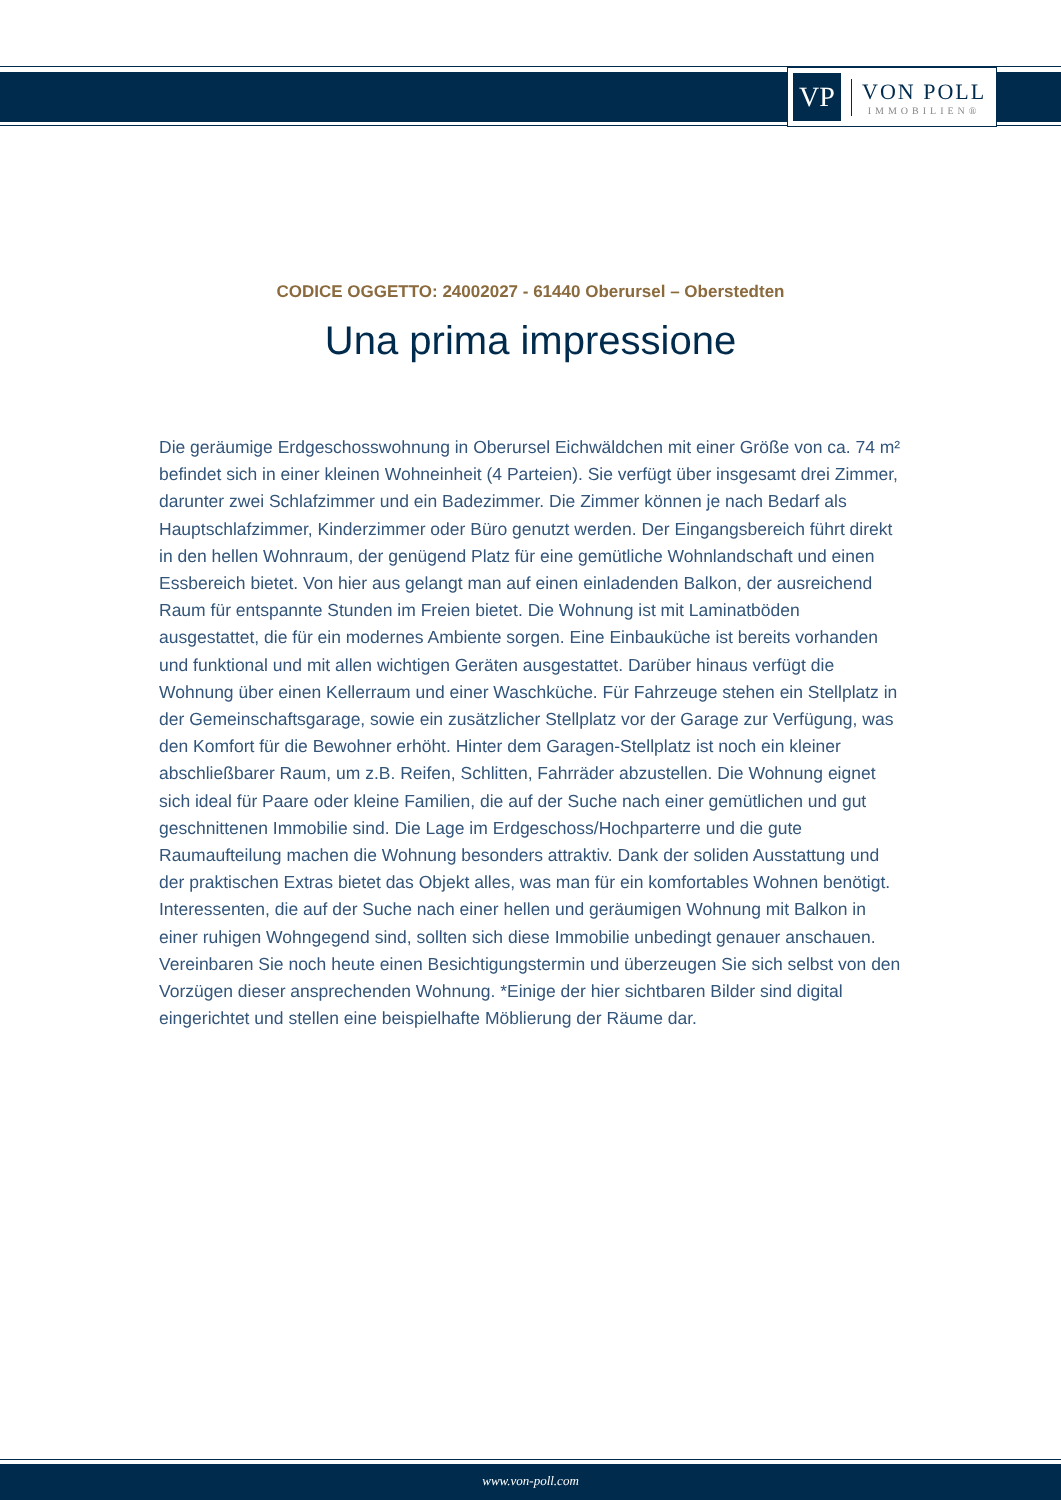VP
VON POLL
IMMOBILIEN®
CODICE OGGETTO: 24002027 - 61440 Oberursel – Oberstedten
Una prima impressione
Die geräumige Erdgeschosswohnung in Oberursel Eichwäldchen mit einer Größe von ca. 74 m² befindet sich in einer kleinen Wohneinheit (4 Parteien). Sie verfügt über insgesamt drei Zimmer, darunter zwei Schlafzimmer und ein Badezimmer. Die Zimmer können je nach Bedarf als Hauptschlafzimmer, Kinderzimmer oder Büro genutzt werden. Der Eingangsbereich führt direkt in den hellen Wohnraum, der genügend Platz für eine gemütliche Wohnlandschaft und einen Essbereich bietet. Von hier aus gelangt man auf einen einladenden Balkon, der ausreichend Raum für entspannte Stunden im Freien bietet. Die Wohnung ist mit Laminatböden ausgestattet, die für ein modernes Ambiente sorgen. Eine Einbauküche ist bereits vorhanden und funktional und mit allen wichtigen Geräten ausgestattet. Darüber hinaus verfügt die Wohnung über einen Kellerraum und einer Waschküche. Für Fahrzeuge stehen ein Stellplatz in der Gemeinschaftsgarage, sowie ein zusätzlicher Stellplatz vor der Garage zur Verfügung, was den Komfort für die Bewohner erhöht. Hinter dem Garagen-Stellplatz ist noch ein kleiner abschließbarer Raum, um z.B. Reifen, Schlitten, Fahrräder abzustellen. Die Wohnung eignet sich ideal für Paare oder kleine Familien, die auf der Suche nach einer gemütlichen und gut geschnittenen Immobilie sind. Die Lage im Erdgeschoss/Hochparterre und die gute Raumaufteilung machen die Wohnung besonders attraktiv. Dank der soliden Ausstattung und der praktischen Extras bietet das Objekt alles, was man für ein komfortables Wohnen benötigt. Interessenten, die auf der Suche nach einer hellen und geräumigen Wohnung mit Balkon in einer ruhigen Wohngegend sind, sollten sich diese Immobilie unbedingt genauer anschauen. Vereinbaren Sie noch heute einen Besichtigungstermin und überzeugen Sie sich selbst von den Vorzügen dieser ansprechenden Wohnung. *Einige der hier sichtbaren Bilder sind digital eingerichtet und stellen eine beispielhafte Möblierung der Räume dar.
www.von-poll.com